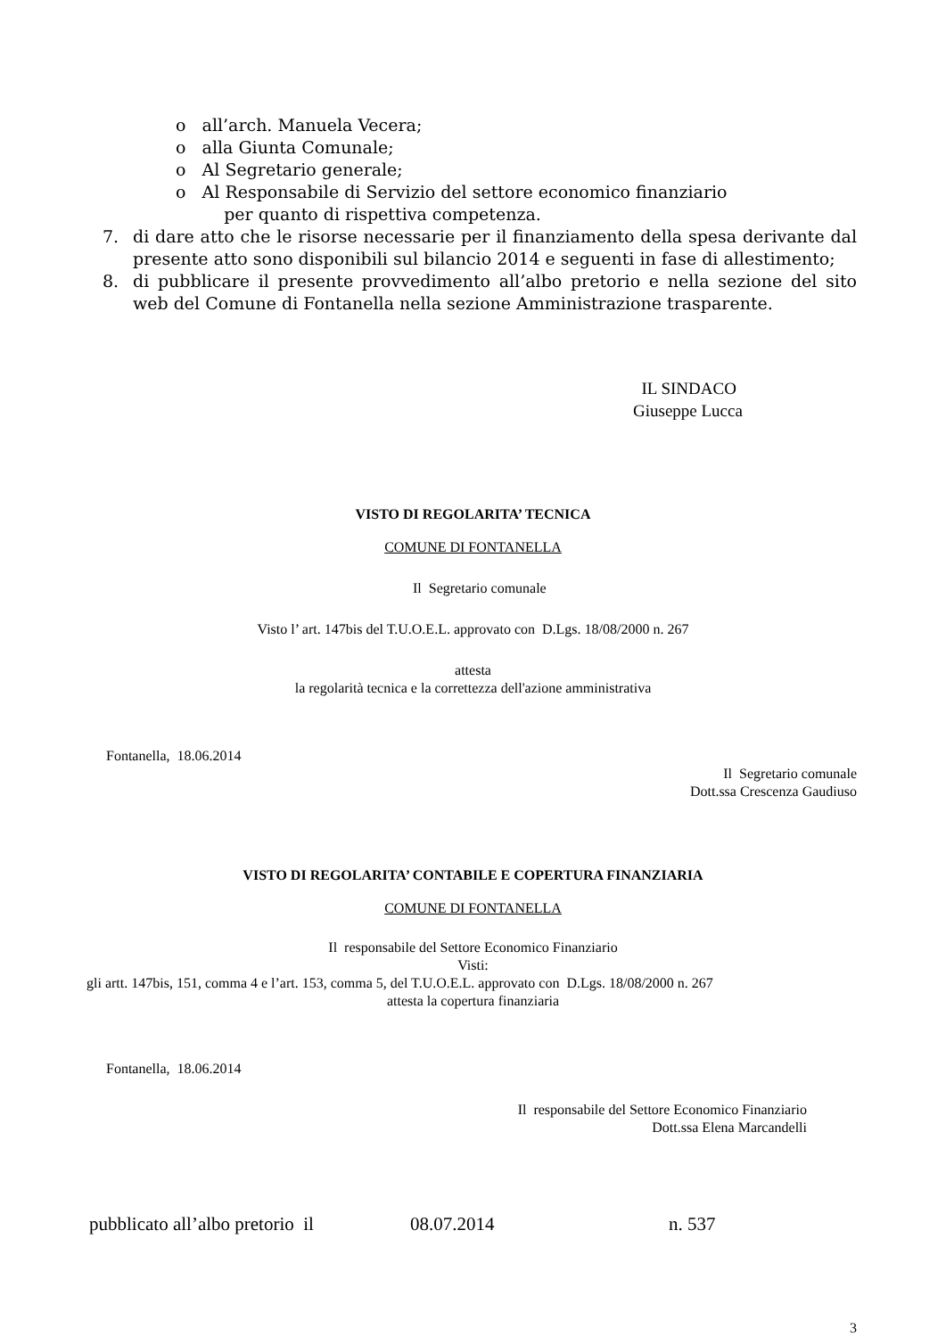o all’arch. Manuela Vecera;
o alla Giunta Comunale;
o Al Segretario generale;
o Al Responsabile di Servizio del settore economico finanziario
per quanto di rispettiva competenza.
7. di dare atto che le risorse necessarie per il finanziamento della spesa derivante dal presente atto sono disponibili sul bilancio 2014 e seguenti in fase di allestimento;
8. di pubblicare il presente provvedimento all’albo pretorio e nella sezione del sito web del Comune di Fontanella nella sezione Amministrazione trasparente.
IL SINDACO
Giuseppe Lucca
VISTO DI REGOLARITA’ TECNICA
COMUNE DI FONTANELLA
Il Segretario comunale
Visto l’ art. 147bis del T.U.O.E.L. approvato con D.Lgs. 18/08/2000 n. 267
attesta
la regolarità tecnica e la correttezza dell'azione amministrativa
Fontanella, 18.06.2014
Il Segretario comunale
Dott.ssa Crescenza Gaudiuso
VISTO DI REGOLARITA’ CONTABILE E COPERTURA FINANZIARIA
COMUNE DI FONTANELLA
Il responsabile del Settore Economico Finanziario
Visti:
gli artt. 147bis, 151, comma 4 e l’art. 153, comma 5, del T.U.O.E.L. approvato con D.Lgs. 18/08/2000 n. 267
attesta la copertura finanziaria
Fontanella, 18.06.2014
Il responsabile del Settore Economico Finanziario
Dott.ssa Elena Marcandelli
pubblicato all’albo pretorio il 08.07.2014 n. 537
3